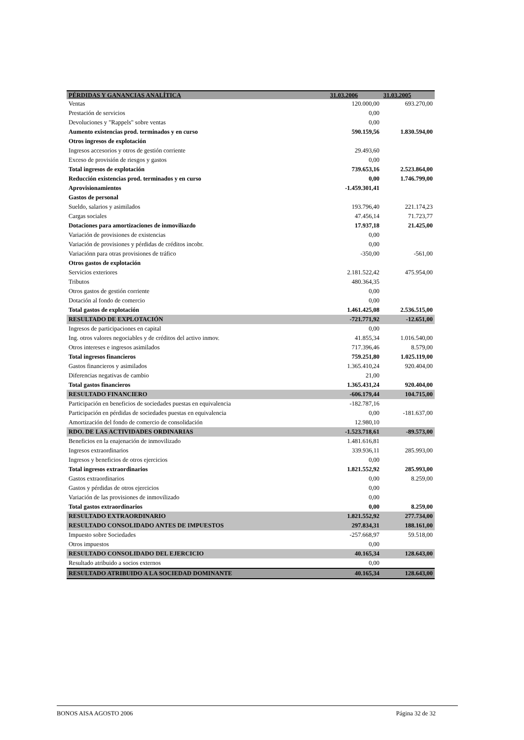| PÉRDIDAS Y GANANCIAS ANALÍTICA | 31.03.2006 | 31.03.2005 |
| --- | --- | --- |
| Ventas | 120.000,00 | 693.270,00 |
| Prestación de servicios | 0,00 | |
| Devoluciones y "Rappels" sobre ventas | 0,00 | |
| Aumento existencias prod. terminados y en curso | 590.159,56 | 1.830.594,00 |
| Otros ingresos de explotación | | |
| Ingresos accesorios y otros de gestión corriente | 29.493,60 | |
| Exceso de provisión de riesgos y gastos | 0,00 | |
| Total ingresos de explotación | 739.653,16 | 2.523.864,00 |
| Reducción existencias prod. terminados y en curso | 0,00 | 1.746.799,00 |
| Aprovisionamientos | -1.459.301,41 | |
| Gastos de personal | | |
| Sueldo, salarios y asimilados | 193.796,40 | 221.174,23 |
| Cargas sociales | 47.456,14 | 71.723,77 |
| Dotaciones para amortizaciones de inmoviliazdo | 17.937,18 | 21.425,00 |
| Variación de provisiones de existencias | 0,00 | |
| Variación de provisiones y pérdidas de créditos incobr. | 0,00 | |
| Variaciónn para otras provisiones de tráfico | -350,00 | -561,00 |
| Otros gastos de explotación | | |
| Servicios exteriores | 2.181.522,42 | 475.954,00 |
| Tributos | 480.364,35 | |
| Otros gastos de gestión corriente | 0,00 | |
| Dotación al fondo de comercio | 0,00 | |
| Total gastos de explotación | 1.461.425,08 | 2.536.515,00 |
| RESULTADO DE EXPLOTACIÓN | -721.771,92 | -12.651,00 |
| Ingresos de participaciones en capital | 0,00 | |
| Ing. otros valores negociables y de créditos del activo inmov. | 41.855,34 | 1.016.540,00 |
| Otros intereses e ingresos asimilados | 717.396,46 | 8.579,00 |
| Total ingresos financieros | 759.251,80 | 1.025.119,00 |
| Gastos financieros y asimilados | 1.365.410,24 | 920.404,00 |
| Diferencias negativas de cambio | 21,00 | |
| Total gastos financieros | 1.365.431,24 | 920.404,00 |
| RESULTADO FINANCIERO | -606.179,44 | 104.715,00 |
| Participación en beneficios de sociedades puestas en equivalencia | -182.787,16 | |
| Participación en pérdidas de sociedades puestas en equivalencia | 0,00 | -181.637,00 |
| Amortización del fondo de comercio de consolidación | 12.980,10 | |
| RDO. DE LAS ACTIVIDADES ORDINARIAS | -1.523.718,61 | -89.573,00 |
| Beneficios en la enajenación de inmovilizado | 1.481.616,81 | |
| Ingresos extraordinarios | 339.936,11 | 285.993,00 |
| Ingresos y beneficios de otros ejercicios | 0,00 | |
| Total ingresos extraordinarios | 1.821.552,92 | 285.993,00 |
| Gastos extraordinarios | 0,00 | 8.259,00 |
| Gastos y pérdidas de otros ejercicios | 0,00 | |
| Variación de las provisiones de inmovilizado | 0,00 | |
| Total gastos extraordinarios | 0,00 | 8.259,00 |
| RESULTADO EXTRAORDINARIO | 1.821.552,92 | 277.734,00 |
| RESULTADO CONSOLIDADO ANTES DE IMPUESTOS | 297.834,31 | 188.161,00 |
| Impuesto sobre Sociedades | -257.668,97 | 59.518,00 |
| Otros impuestos | 0,00 | |
| RESULTADO CONSOLIDADO DEL EJERCICIO | 40.165,34 | 128.643,00 |
| Resultado atribuido a socios externos | 0,00 | |
| RESULTADO ATRIBUIDO A LA SOCIEDAD DOMINANTE | 40.165,34 | 128.643,00 |
BONOS AISA AGOSTO 2006 Página 32 de 32